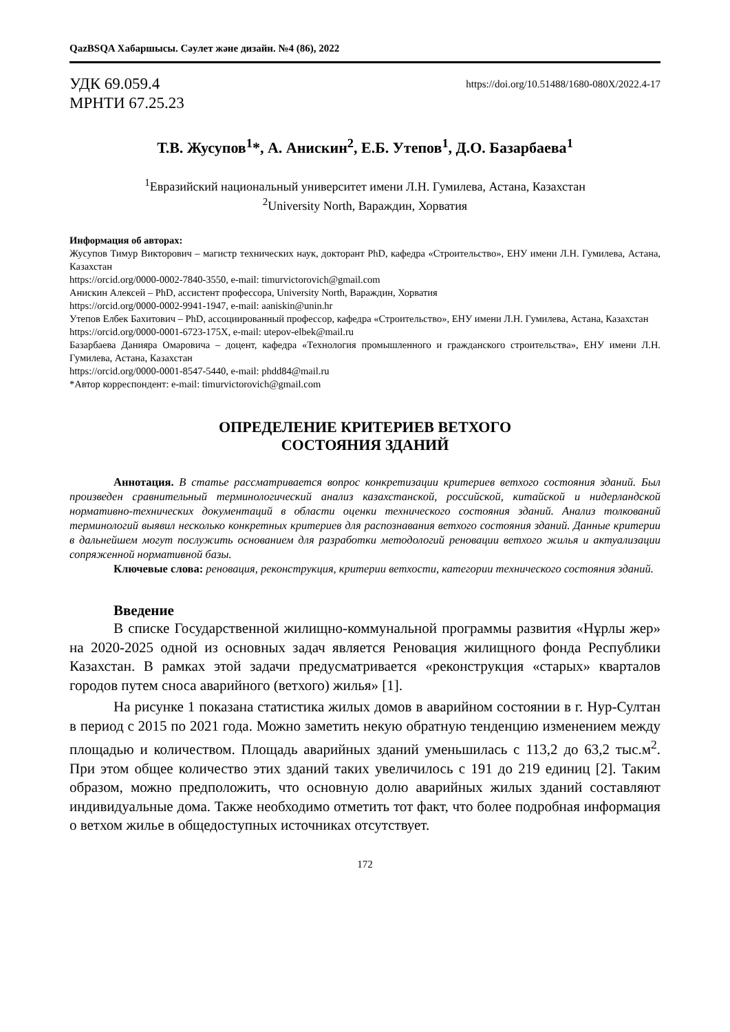QazBSQA Хабаршысы. Сәулет және дизайн. №4 (86), 2022
УДК 69.059.4
МРНТИ 67.25.23
https://doi.org/10.51488/1680-080X/2022.4-17
Т.В. Жусупов<sup>1</sup>*, А. Анискин<sup>2</sup>, Е.Б. Утепов<sup>1</sup>, Д.О. Базарбаева<sup>1</sup>
<sup>1</sup> Евразийский национальный университет имени Л.Н. Гумилева, Астана, Казахстан
<sup>2</sup> University North, Вараждин, Хорватия
Информация об авторах:
Жусупов Тимур Викторович – магистр технических наук, докторант PhD, кафедра «Строительство», ЕНУ имени Л.Н. Гумилева, Астана, Казахстан
https://orcid.org/0000-0002-7840-3550, e-mail: timurvictorovich@gmail.com
Анискин Алексей – PhD, ассистент профессора, University North, Вараждин, Хорватия
https://orcid.org/0000-0002-9941-1947, e-mail: aaniskin@unin.hr
Утепов Елбек Бахитович – PhD, ассоциированный профессор, кафедра «Строительство», ЕНУ имени Л.Н. Гумилева, Астана, Казахстан
https://orcid.org/0000-0001-6723-175X, e-mail: utepov-elbek@mail.ru
Базарбаева Данияра Омаровича – доцент, кафедра «Технология промышленного и гражданского строительства», ЕНУ имени Л.Н. Гумилева, Астана, Казахстан
https://orcid.org/0000-0001-8547-5440, e-mail: phdd84@mail.ru
*Автор корреспондент: e-mail: timurvictorovich@gmail.com
ОПРЕДЕЛЕНИЕ КРИТЕРИЕВ ВЕТХОГО
СОСТОЯНИЯ ЗДАНИЙ
Аннотация. В статье рассматривается вопрос конкретизации критериев ветхого состояния зданий. Был произведен сравнительный терминологический анализ казахстанской, российской, китайской и нидерландской нормативно-технических документаций в области оценки технического состояния зданий. Анализ толкований терминологий выявил несколько конкретных критериев для распознавания ветхого состояния зданий. Данные критерии в дальнейшем могут послужить основанием для разработки методологий реновации ветхого жилья и актуализации сопряженной нормативной базы.
Ключевые слова: реновация, реконструкция, критерии ветхости, категории технического состояния зданий.
Введение
В списке Государственной жилищно-коммунальной программы развития «Нұрлы жер» на 2020-2025 одной из основных задач является Реновация жилищного фонда Республики Казахстан. В рамках этой задачи предусматривается «реконструкция «старых» кварталов городов путем сноса аварийного (ветхого) жилья» [1].
На рисунке 1 показана статистика жилых домов в аварийном состоянии в г. Нур-Султан в период с 2015 по 2021 года. Можно заметить некую обратную тенденцию изменением между площадью и количеством. Площадь аварийных зданий уменьшилась с 113,2 до 63,2 тыс.м<sup>2</sup>. При этом общее количество этих зданий таких увеличилось с 191 до 219 единиц [2]. Таким образом, можно предположить, что основную долю аварийных жилых зданий составляют индивидуальные дома. Также необходимо отметить тот факт, что более подробная информация о ветхом жилье в общедоступных источниках отсутствует.
172